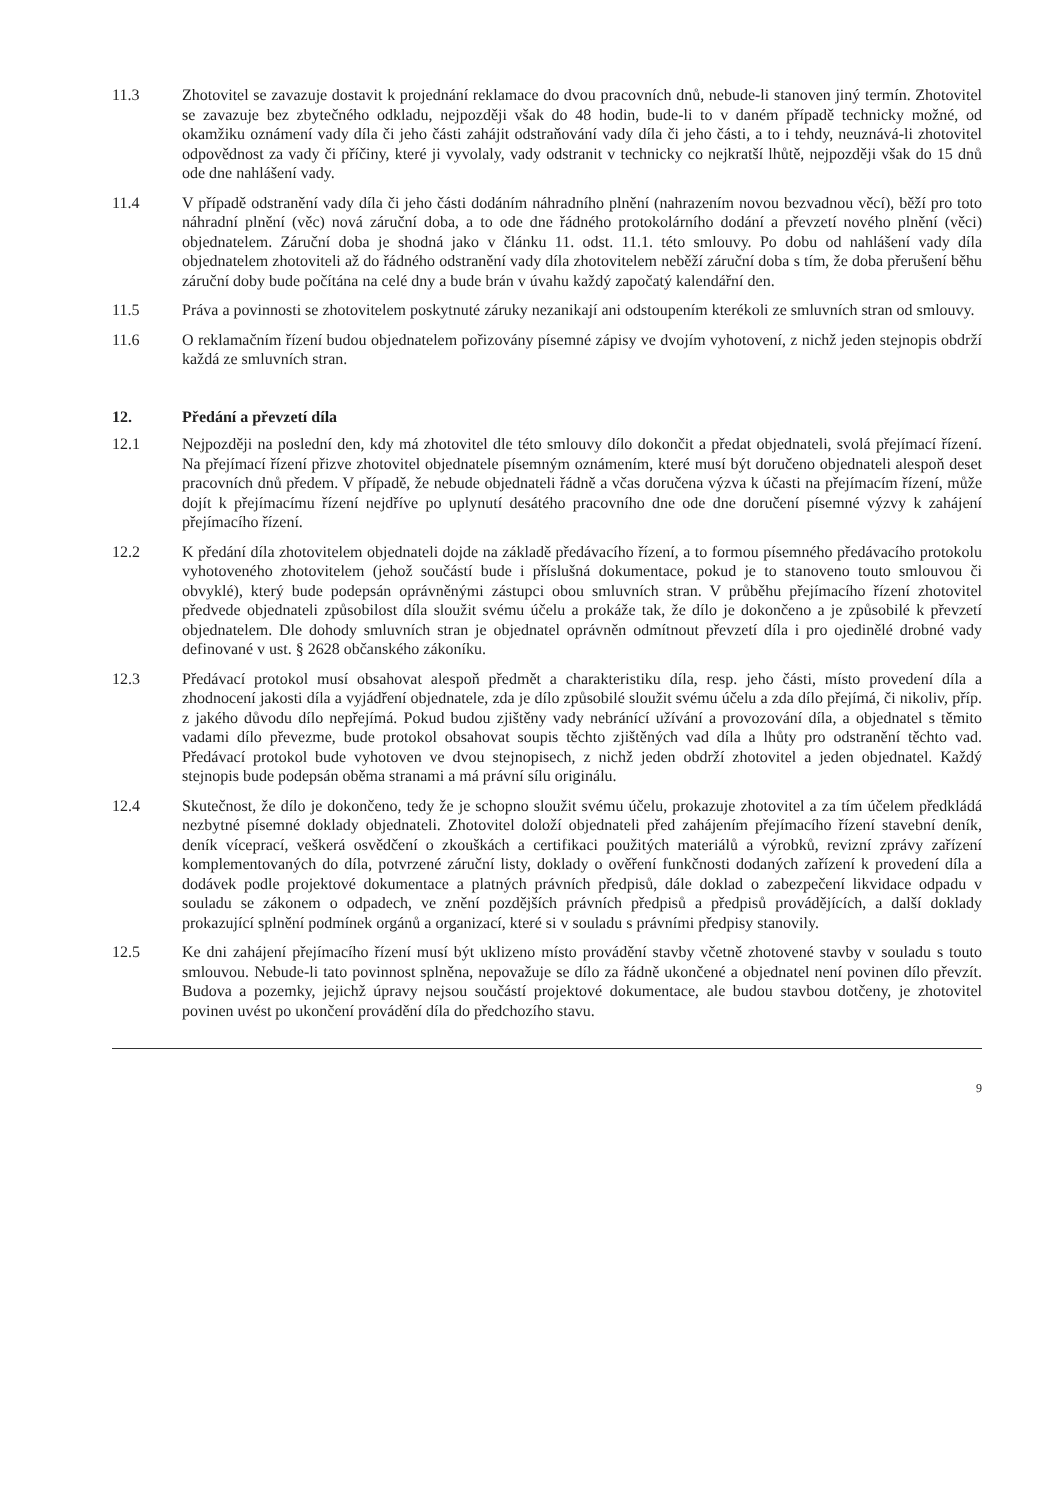11.3 Zhotovitel se zavazuje dostavit k projednání reklamace do dvou pracovních dnů, nebude-li stanoven jiný termín. Zhotovitel se zavazuje bez zbytečného odkladu, nejpozději však do 48 hodin, bude-li to v daném případě technicky možné, od okamžiku oznámení vady díla či jeho části zahájit odstraňování vady díla či jeho části, a to i tehdy, neuznává-li zhotovitel odpovědnost za vady či příčiny, které ji vyvolaly, vady odstranit v technicky co nejkratší lhůtě, nejpozději však do 15 dnů ode dne nahlášení vady.
11.4 V případě odstranění vady díla či jeho části dodáním náhradního plnění (nahrazením novou bezvadnou věcí), běží pro toto náhradní plnění (věc) nová záruční doba, a to ode dne řádného protokolárního dodání a převzetí nového plnění (věci) objednatelem. Záruční doba je shodná jako v článku 11. odst. 11.1. této smlouvy. Po dobu od nahlášení vady díla objednatelem zhotoviteli až do řádného odstranění vady díla zhotovitelem neběží záruční doba s tím, že doba přerušení běhu záruční doby bude počítána na celé dny a bude brán v úvahu každý započatý kalendářní den.
11.5 Práva a povinnosti se zhotovitelem poskytnuté záruky nezanikají ani odstoupením kterékoli ze smluvních stran od smlouvy.
11.6 O reklamačním řízení budou objednatelem pořizovány písemné zápisy ve dvojím vyhotovení, z nichž jeden stejnopis obdrží každá ze smluvních stran.
12. Předání a převzetí díla
12.1 Nejpozději na poslední den, kdy má zhotovitel dle této smlouvy dílo dokončit a předat objednateli, svolá přejímací řízení. Na přejímací řízení přizve zhotovitel objednatele písemným oznámením, které musí být doručeno objednateli alespoň deset pracovních dnů předem. V případě, že nebude objednateli řádně a včas doručena výzva k účasti na přejímacím řízení, může dojít k přejímacímu řízení nejdříve po uplynutí desátého pracovního dne ode dne doručení písemné výzvy k zahájení přejímacího řízení.
12.2 K předání díla zhotovitelem objednateli dojde na základě předávacího řízení, a to formou písemného předávacího protokolu vyhotoveného zhotovitelem (jehož součástí bude i příslušná dokumentace, pokud je to stanoveno touto smlouvou či obvyklé), který bude podepsán oprávněnými zástupci obou smluvních stran. V průběhu přejímacího řízení zhotovitel předvede objednateli způsobilost díla sloužit svému účelu a prokáže tak, že dílo je dokončeno a je způsobilé k převzetí objednatelem. Dle dohody smluvních stran je objednatel oprávněn odmítnout převzetí díla i pro ojedinělé drobné vady definované v ust. § 2628 občanského zákoníku.
12.3 Předávací protokol musí obsahovat alespoň předmět a charakteristiku díla, resp. jeho části, místo provedení díla a zhodnocení jakosti díla a vyjádření objednatele, zda je dílo způsobilé sloužit svému účelu a zda dílo přejímá, či nikoliv, příp. z jakého důvodu dílo nepřejímá. Pokud budou zjištěny vady nebránící užívání a provozování díla, a objednatel s těmito vadami dílo převezme, bude protokol obsahovat soupis těchto zjištěných vad díla a lhůty pro odstranění těchto vad. Předávací protokol bude vyhotoven ve dvou stejnopisech, z nichž jeden obdrží zhotovitel a jeden objednatel. Každý stejnopis bude podepsán oběma stranami a má právní sílu originálu.
12.4 Skutečnost, že dílo je dokončeno, tedy že je schopno sloužit svému účelu, prokazuje zhotovitel a za tím účelem předkládá nezbytné písemné doklady objednateli. Zhotovitel doloží objednateli před zahájením přejímacího řízení stavební deník, deník víceprací, veškerá osvědčení o zkouškách a certifikaci použitých materiálů a výrobků, revizní zprávy zařízení komplementovaných do díla, potvrzené záruční listy, doklady o ověření funkčnosti dodaných zařízení k provedení díla a dodávek podle projektové dokumentace a platných právních předpisů, dále doklad o zabezpečení likvidace odpadu v souladu se zákonem o odpadech, ve znění pozdějších právních předpisů a předpisů provádějících, a další doklady prokazující splnění podmínek orgánů a organizací, které si v souladu s právními předpisy stanovily.
12.5 Ke dni zahájení přejímacího řízení musí být uklizeno místo provádění stavby včetně zhotovené stavby v souladu s touto smlouvou. Nebude-li tato povinnost splněna, nepovažuje se dílo za řádně ukončené a objednatel není povinen dílo převzít. Budova a pozemky, jejichž úpravy nejsou součástí projektové dokumentace, ale budou stavbou dotčeny, je zhotovitel povinen uvést po ukončení provádění díla do předchozího stavu.
9